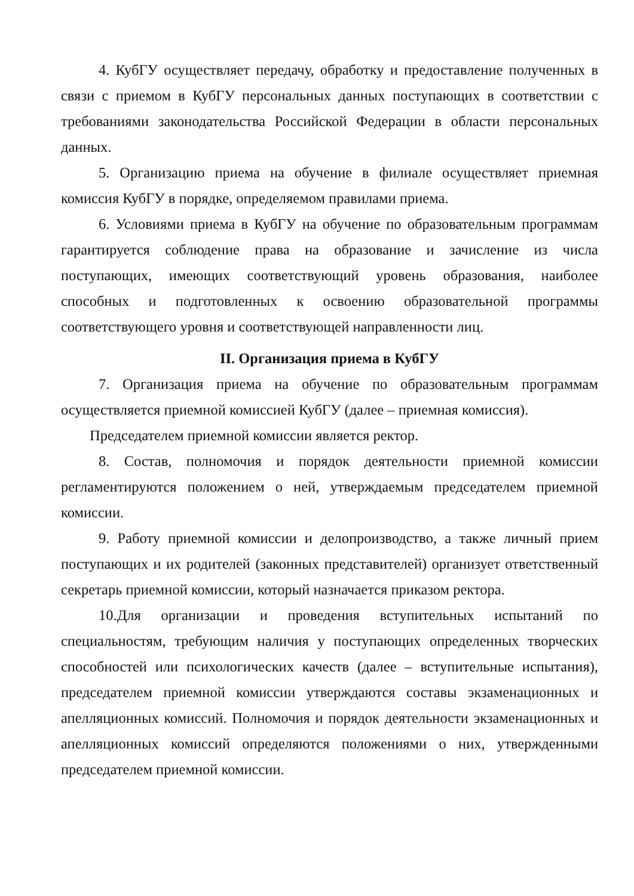4. КубГУ осуществляет передачу, обработку и предоставление полученных в связи с приемом в КубГУ персональных данных поступающих в соответствии с требованиями законодательства Российской Федерации в области персональных данных.
5. Организацию приема на обучение в филиале осуществляет приемная комиссия КубГУ в порядке, определяемом правилами приема.
6. Условиями приема в КубГУ на обучение по образовательным программам гарантируется соблюдение права на образование и зачисление из числа поступающих, имеющих соответствующий уровень образования, наиболее способных и подготовленных к освоению образовательной программы соответствующего уровня и соответствующей направленности лиц.
II. Организация приема в КубГУ
7. Организация приема на обучение по образовательным программам осуществляется приемной комиссией КубГУ (далее – приемная комиссия).
Председателем приемной комиссии является ректор.
8. Состав, полномочия и порядок деятельности приемной комиссии регламентируются положением о ней, утверждаемым председателем приемной комиссии.
9. Работу приемной комиссии и делопроизводство, а также личный прием поступающих и их родителей (законных представителей) организует ответственный секретарь приемной комиссии, который назначается приказом ректора.
10.Для организации и проведения вступительных испытаний по специальностям, требующим наличия у поступающих определенных творческих способностей или психологических качеств (далее – вступительные испытания), председателем приемной комиссии утверждаются составы экзаменационных и апелляционных комиссий. Полномочия и порядок деятельности экзаменационных и апелляционных комиссий определяются положениями о них, утвержденными председателем приемной комиссии.